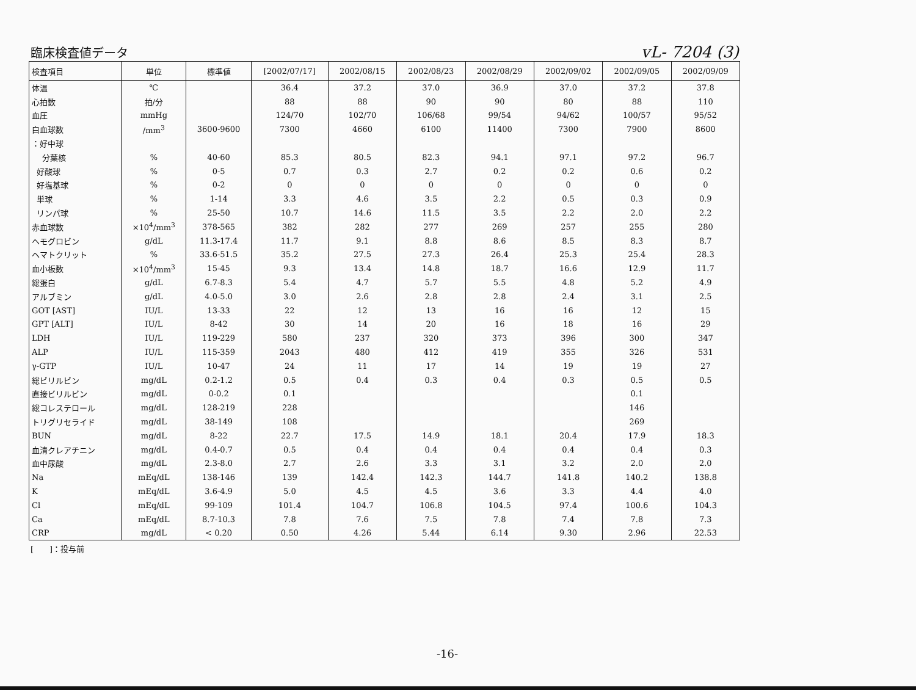臨床検査値データ
vL- 7204 (3)
| 検査項目 | 単位 | 標準値 | [2002/07/17] | 2002/08/15 | 2002/08/23 | 2002/08/29 | 2002/09/02 | 2002/09/05 | 2002/09/09 |
| --- | --- | --- | --- | --- | --- | --- | --- | --- | --- |
| 体温 | ℃ | | 36.4 | 37.2 | 37.0 | 36.9 | 37.0 | 37.2 | 37.8 |
| 心拍数 | 拍/分 | | 88 | 88 | 90 | 90 | 80 | 88 | 110 |
| 血圧 | mmHg | | 124/70 | 102/70 | 106/68 | 99/54 | 94/62 | 100/57 | 95/52 |
| 白血球数 | /mm<sup>3</sup> | 3600-9600 | 7300 | 4660 | 6100 | 11400 | 7300 | 7900 | 8600 |
| ：好中球 | | | | | | | | | |
| 分葉核 | % | 40-60 | 85.3 | 80.5 | 82.3 | 94.1 | 97.1 | 97.2 | 96.7 |
| 好酸球 | % | 0-5 | 0.7 | 0.3 | 2.7 | 0.2 | 0.2 | 0.6 | 0.2 |
| 好塩基球 | % | 0-2 | 0 | 0 | 0 | 0 | 0 | 0 | 0 |
| 単球 | % | 1-14 | 3.3 | 4.6 | 3.5 | 2.2 | 0.5 | 0.3 | 0.9 |
| リンパ球 | % | 25-50 | 10.7 | 14.6 | 11.5 | 3.5 | 2.2 | 2.0 | 2.2 |
| 赤血球数 | ×10<sup>4</sup>/mm<sup>3</sup> | 378-565 | 382 | 282 | 277 | 269 | 257 | 255 | 280 |
| ヘモグロビン | g/dL | 11.3-17.4 | 11.7 | 9.1 | 8.8 | 8.6 | 8.5 | 8.3 | 8.7 |
| ヘマトクリット | % | 33.6-51.5 | 35.2 | 27.5 | 27.3 | 26.4 | 25.3 | 25.4 | 28.3 |
| 血小板数 | ×10<sup>4</sup>/mm<sup>3</sup> | 15-45 | 9.3 | 13.4 | 14.8 | 18.7 | 16.6 | 12.9 | 11.7 |
| 総蛋白 | g/dL | 6.7-8.3 | 5.4 | 4.7 | 5.7 | 5.5 | 4.8 | 5.2 | 4.9 |
| アルブミン | g/dL | 4.0-5.0 | 3.0 | 2.6 | 2.8 | 2.8 | 2.4 | 3.1 | 2.5 |
| GOT [AST] | IU/L | 13-33 | 22 | 12 | 13 | 16 | 16 | 12 | 15 |
| GPT [ALT] | IU/L | 8-42 | 30 | 14 | 20 | 16 | 18 | 16 | 29 |
| LDH | IU/L | 119-229 | 580 | 237 | 320 | 373 | 396 | 300 | 347 |
| ALP | IU/L | 115-359 | 2043 | 480 | 412 | 419 | 355 | 326 | 531 |
| γ-GTP | IU/L | 10-47 | 24 | 11 | 17 | 14 | 19 | 19 | 27 |
| 総ビリルビン | mg/dL | 0.2-1.2 | 0.5 | 0.4 | 0.3 | 0.4 | 0.3 | 0.5 | 0.5 |
| 直接ビリルビン | mg/dL | 0-0.2 | 0.1 | | | | | 0.1 | |
| 総コレステロール | mg/dL | 128-219 | 228 | | | | | 146 | |
| トリグリセライド | mg/dL | 38-149 | 108 | | | | | 269 | |
| BUN | mg/dL | 8-22 | 22.7 | 17.5 | 14.9 | 18.1 | 20.4 | 17.9 | 18.3 |
| 血清クレアチニン | mg/dL | 0.4-0.7 | 0.5 | 0.4 | 0.4 | 0.4 | 0.4 | 0.4 | 0.3 |
| 血中尿酸 | mg/dL | 2.3-8.0 | 2.7 | 2.6 | 3.3 | 3.1 | 3.2 | 2.0 | 2.0 |
| Na | mEq/dL | 138-146 | 139 | 142.4 | 142.3 | 144.7 | 141.8 | 140.2 | 138.8 |
| K | mEq/dL | 3.6-4.9 | 5.0 | 4.5 | 4.5 | 3.6 | 3.3 | 4.4 | 4.0 |
| Cl | mEq/dL | 99-109 | 101.4 | 104.7 | 106.8 | 104.5 | 97.4 | 100.6 | 104.3 |
| Ca | mEq/dL | 8.7-10.3 | 7.8 | 7.6 | 7.5 | 7.8 | 7.4 | 7.8 | 7.3 |
| CRP | mg/dL | < 0.20 | 0.50 | 4.26 | 5.44 | 6.14 | 9.30 | 2.96 | 22.53 |
[　　]：投与前
-16-